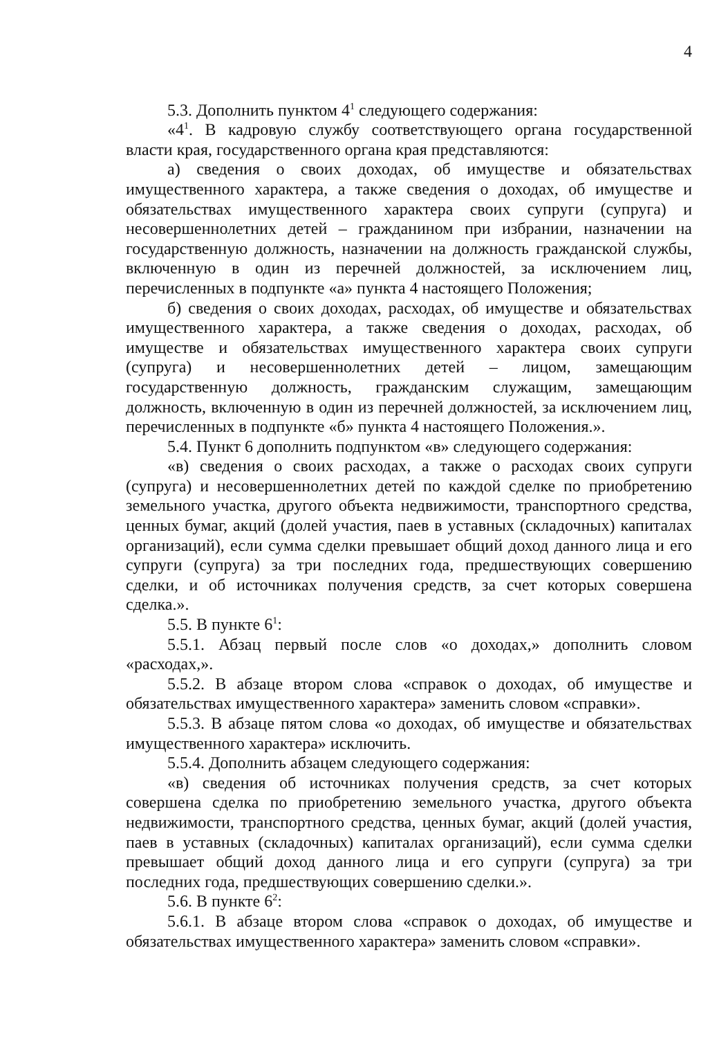4
5.3. Дополнить пунктом 4<sup>1</sup> следующего содержания:
«4<sup>1</sup>. В кадровую службу соответствующего органа государственной власти края, государственного органа края представляются:
а) сведения о своих доходах, об имуществе и обязательствах имущественного характера, а также сведения о доходах, об имуществе и обязательствах имущественного характера своих супруги (супруга) и несовершеннолетних детей – гражданином при избрании, назначении на государственную должность, назначении на должность гражданской службы, включенную в один из перечней должностей, за исключением лиц, перечисленных в подпункте «а» пункта 4 настоящего Положения;
б) сведения о своих доходах, расходах, об имуществе и обязательствах имущественного характера, а также сведения о доходах, расходах, об имуществе и обязательствах имущественного характера своих супруги (супруга) и несовершеннолетних детей – лицом, замещающим государственную должность, гражданским служащим, замещающим должность, включенную в один из перечней должностей, за исключением лиц, перечисленных в подпункте «б» пункта 4 настоящего Положения.».
5.4. Пункт 6 дополнить подпунктом «в» следующего содержания:
«в) сведения о своих расходах, а также о расходах своих супруги (супруга) и несовершеннолетних детей по каждой сделке по приобретению земельного участка, другого объекта недвижимости, транспортного средства, ценных бумаг, акций (долей участия, паев в уставных (складочных) капиталах организаций), если сумма сделки превышает общий доход данного лица и его супруги (супруга) за три последних года, предшествующих совершению сделки, и об источниках получения средств, за счет которых совершена сделка.».
5.5. В пункте 6<sup>1</sup>:
5.5.1. Абзац первый после слов «о доходах,» дополнить словом «расходах,».
5.5.2. В абзаце втором слова «справок о доходах, об имуществе и обязательствах имущественного характера» заменить словом «справки».
5.5.3. В абзаце пятом слова «о доходах, об имуществе и обязательствах имущественного характера» исключить.
5.5.4. Дополнить абзацем следующего содержания:
«в) сведения об источниках получения средств, за счет которых совершена сделка по приобретению земельного участка, другого объекта недвижимости, транспортного средства, ценных бумаг, акций (долей участия, паев в уставных (складочных) капиталах организаций), если сумма сделки превышает общий доход данного лица и его супруги (супруга) за три последних года, предшествующих совершению сделки.».
5.6. В пункте 6<sup>2</sup>:
5.6.1. В абзаце втором слова «справок о доходах, об имуществе и обязательствах имущественного характера» заменить словом «справки».